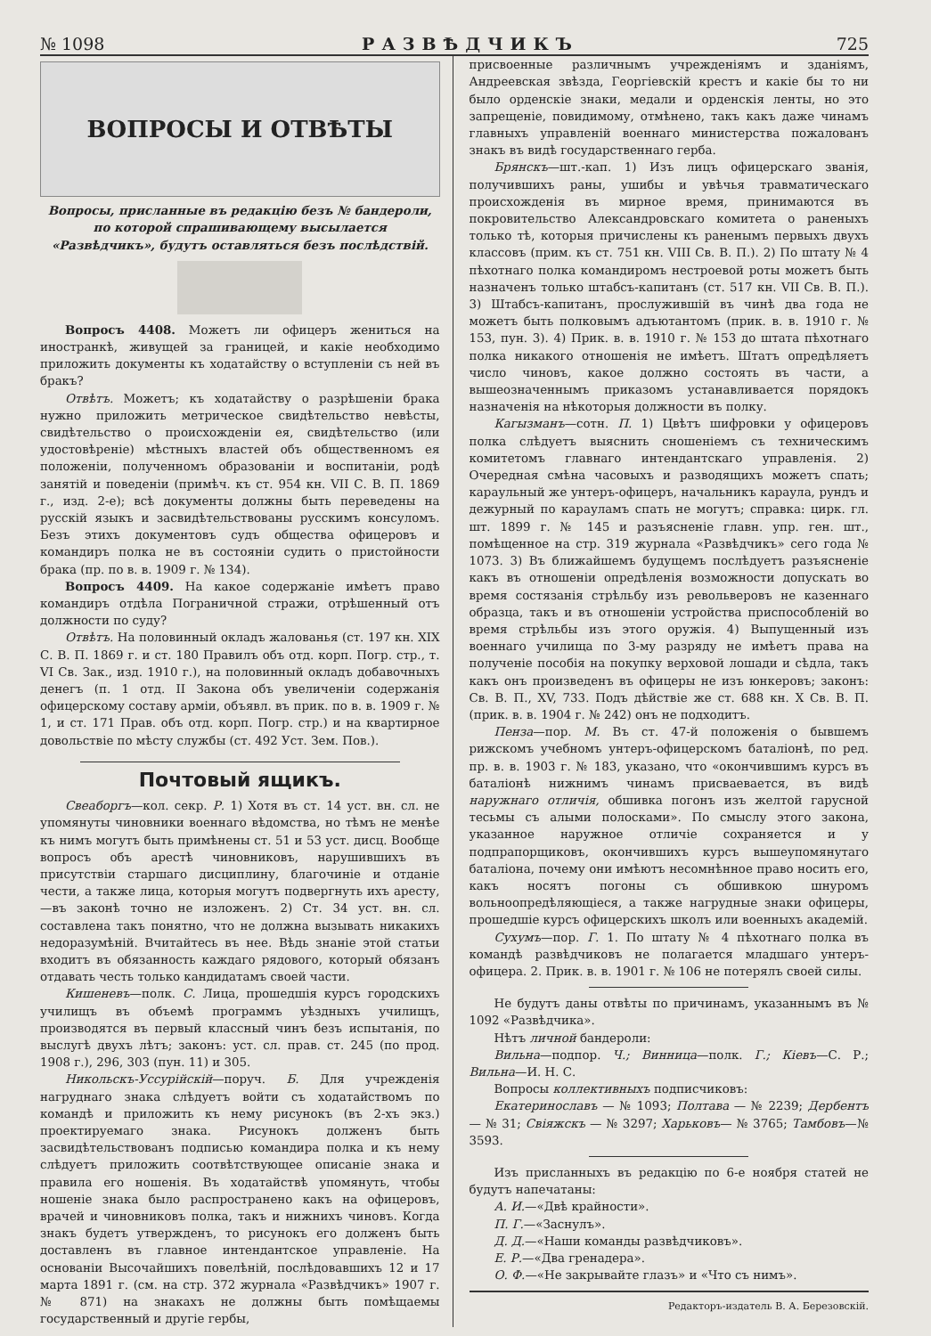№ 1098 РАЗВѢДЧИКЪ 725
ВОПРОСЫ И ОТВѢТЫ
Вопросы, присланные въ редакцію безъ № бандероли, по которой спрашивающему высылается «Развѣдчикъ», будутъ оставляться безъ послѣдствій.
Вопросъ 4408. Можетъ ли офицеръ жениться на иностранкѣ, живущей за границей, и какіе необходимо приложить документы къ ходатайству о вступленіи съ ней въ бракъ?
Отвѣтъ. Можетъ; къ ходатайству о разрѣшеніи брака нужно приложить метрическое свидѣтельство невѣсты, свидѣтельство о происхожденіи ея, свидѣтельство (или удостовѣреніе) мѣстныхъ властей объ общественномъ ея положеніи, полученномъ образованіи и воспитаніи, родѣ занятій и поведеніи (примѣч. къ ст. 954 кн. VII С. В. П. 1869 г., изд. 2-е); всѣ документы должны быть переведены на русскій языкъ и засвидѣтельствованы русскимъ консуломъ. Безъ этихъ документовъ судъ общества офицеровъ и командиръ полка не въ состояніи судить о пристойности брака (пр. по в. в. 1909 г. № 134).
Вопросъ 4409. На какое содержаніе имѣетъ право командиръ отдѣла Пограничной стражи, отрѣшенный отъ должности по суду?
Отвѣтъ. На половинный окладъ жалованья (ст. 197 кн. XIX С. В. П. 1869 г. и ст. 180 Правилъ объ отд. корп. Погр. стр., т. VI Св. Зак., изд. 1910 г.), на половинный окладъ добавочныхъ денегъ (п. 1 отд. II Закона объ увеличеніи содержанія офицерскому составу арміи, объявл. въ прик. по в. в. 1909 г. № 1, и ст. 171 Прав. объ отд. корп. Погр. стр.) и на квартирное довольствіе по мѣсту службы (ст. 492 Уст. Зем. Пов.).
Почтовый ящикъ.
Свеаборгъ—кол. секр. Р. 1) Хотя въ ст. 14 уст. вн. сл. не упомянуты чиновники военнаго вѣдомства, но тѣмъ не менѣе къ нимъ могутъ быть примѣнены ст. 51 и 53 уст. дисц. Вообще вопросъ объ арестѣ чиновниковъ, нарушившихъ въ присутствіи старшаго дисциплину, благочиніе и отданіе чести, а также лица, которыя могутъ подвергнуть ихъ аресту,—въ законѣ точно не изложенъ. 2) Ст. 34 уст. вн. сл. составлена такъ понятно, что не должна вызывать никакихъ недоразумѣній. Вчитайтесь въ нее. Вѣдь знаніе этой статьи входитъ въ обязанность каждаго рядового, который обязанъ отдавать честь только кандидатамъ своей части.
Кишеневъ—полк. С. Лица, прошедшія курсъ городскихъ училищъ въ объемѣ программъ уѣздныхъ училищъ, производятся въ первый классный чинъ безъ испытанія, по выслугѣ двухъ лѣтъ; законъ: уст. сл. прав. ст. 245 (по прод. 1908 г.), 296, 303 (пун. 11) и 305.
Никольскъ-Уссурійскій—поруч. Б. Для учрежденія нагруднаго знака слѣдуетъ войти съ ходатайствомъ по командѣ и приложить къ нему рисунокъ (въ 2-хъ экз.) проектируемаго знака. Рисунокъ долженъ быть засвидѣтельствованъ подписью командира полка и къ нему слѣдуетъ приложить соотвѣтствующее описаніе знака и правила его ношенія. Въ ходатайствѣ упомянуть, чтобы ношеніе знака было распространено какъ на офицеровъ, врачей и чиновниковъ полка, такъ и нижнихъ чиновъ. Когда знакъ будетъ утвержденъ, то рисунокъ его долженъ быть доставленъ въ главное интендантское управленіе. На основаніи Высочайшихъ повелѣній, послѣдовавшихъ 12 и 17 марта 1891 г. (см. на стр. 372 журнала «Развѣдчикъ» 1907 г. № 871) на знакахъ не должны быть помѣщаемы государственный и другіе гербы,
присвоенные различнымъ учрежденіямъ и зданіямъ, Андреевская звѣзда, Георгіевскій крестъ и какіе бы то ни было орденскіе знаки, медали и орденскія ленты, но это запрещеніе, повидимому, отмѣнено, такъ какъ даже чинамъ главныхъ управленій военнаго министерства пожалованъ знакъ въ видѣ государственнаго герба.
Брянскъ—шт.-кап. 1) Изъ лицъ офицерскаго званія, получившихъ раны, ушибы и увѣчья травматическаго происхожденія въ мирное время, принимаются въ покровительство Александровскаго комитета о раненыхъ только тѣ, которыя причислены къ раненымъ первыхъ двухъ классовъ (прим. къ ст. 751 кн. VIII Св. В. П.). 2) По штату № 4 пѣхотнаго полка командиромъ нестроевой роты можетъ быть назначенъ только штабсъ-капитанъ (ст. 517 кн. VII Св. В. П.). 3) Штабсъ-капитанъ, прослужившій въ чинѣ два года не можетъ быть полковымъ адъютантомъ (прик. в. в. 1910 г. № 153, пун. 3). 4) Прик. в. в. 1910 г. № 153 до штата пѣхотнаго полка никакого отношенія не имѣетъ. Штатъ опредѣляетъ число чиновъ, какое должно состоять въ части, а вышеозначеннымъ приказомъ устанавливается порядокъ назначенія на нѣкоторыя должности въ полку.
Кагызманъ—сотн. П. 1) Цвѣтъ шифровки у офицеровъ полка слѣдуетъ выяснить сношеніемъ съ техническимъ комитетомъ главнаго интендантскаго управленія. 2) Очередная смѣна часовыхъ и разводящихъ можетъ спать; караульный же унтеръ-офицеръ, начальникъ караула, рундъ и дежурный по карауламъ спать не могутъ; справка: цирк. гл. шт. 1899 г. № 145 и разъясненіе главн. упр. ген. шт., помѣщенное на стр. 319 журнала «Развѣдчикъ» сего года № 1073. 3) Въ ближайшемъ будущемъ послѣдуетъ разъясненіе какъ въ отношеніи опредѣленія возможности допускать во время состязанія стрѣльбу изъ револьверовъ не казеннаго образца, такъ и въ отношеніи устройства приспособленій во время стрѣльбы изъ этого оружія. 4) Выпущенный изъ военнаго училища по 3-му разряду не имѣетъ права на полученіе пособія на покупку верховой лошади и сѣдла, такъ какъ онъ произведенъ въ офицеры не изъ юнкеровъ; законъ: Св. В. П., XV, 733. Подъ дѣйствіе же ст. 688 кн. X Св. В. П. (прик. в. в. 1904 г. № 242) онъ не подходитъ.
Пенза—пор. М. Въ ст. 47-й положенія о бывшемъ рижскомъ учебномъ унтеръ-офицерскомъ баталіонѣ, по ред. пр. в. в. 1903 г. № 183, указано, что «окончившимъ курсъ въ баталіонѣ нижнимъ чинамъ присваевается, въ видѣ наружнаго отличія, обшивка погонъ изъ желтой гарусной тесьмы съ алыми полосками». По смыслу этого закона, указанное наружное отличіе сохраняется и у подпрапорщиковъ, окончившихъ курсъ вышеупомянутаго баталіона, почему они имѣютъ несомнѣнное право носить его, какъ носятъ погоны съ обшивкою шнуромъ вольноопредѣляющіеся, а также нагрудные знаки офицеры, прошедшіе курсъ офицерскихъ школъ или военныхъ академій.
Сухумъ—пор. Г. 1. По штату № 4 пѣхотнаго полка въ командѣ развѣдчиковъ не полагается младшаго унтеръ-офицера. 2. Прик. в. в. 1901 г. № 106 не потерялъ своей силы.
Не будутъ даны отвѣты по причинамъ, указаннымъ въ № 1092 «Развѣдчика».
Нѣтъ личной бандероли:
Вильна—подпор. Ч.; Винница—полк. Г.; Кіевъ—С. Р.; Вильна—И. Н. С.
Вопросы коллективныхъ подписчиковъ:
Екатеринославъ — № 1093; Полтава — № 2239; Дербентъ — № 31; Свіяжскъ — № 3297; Харьковъ— № 3765; Тамбовъ—№ 3593.
Изъ присланныхъ въ редакцію по 6-е ноября статей не будутъ напечатаны:
А. И.—«Двѣ крайности».
П. Г.—«Заснулъ».
Д. Д.—«Наши команды развѣдчиковъ».
Е. Р.—«Два гренадера».
О. Ф.—«Не закрывайте глазъ» и «Что съ нимъ».
Редакторъ-издатель В. А. Березовскій.